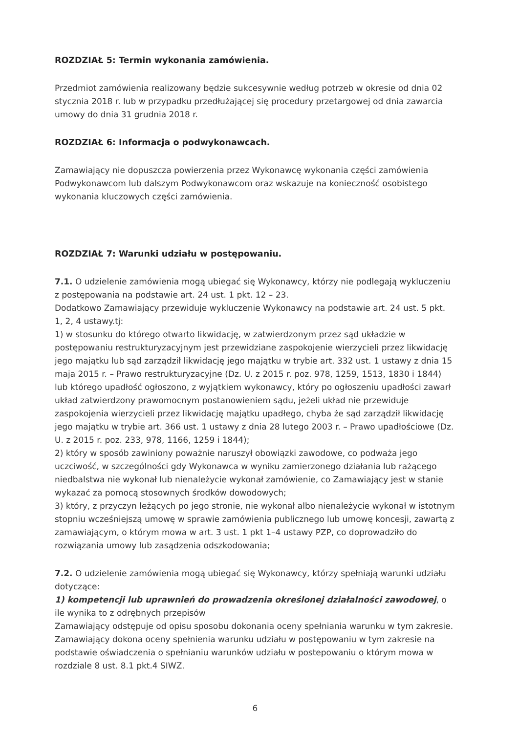ROZDZIAŁ 5: Termin wykonania zamówienia.
Przedmiot zamówienia realizowany będzie sukcesywnie według potrzeb w okresie od dnia 02 stycznia 2018 r. lub w przypadku przedłużającej się procedury przetargowej od dnia zawarcia umowy do dnia 31 grudnia 2018 r.
ROZDZIAŁ 6: Informacja o podwykonawcach.
Zamawiający nie dopuszcza powierzenia przez Wykonawcę wykonania części zamówienia Podwykonawcom lub dalszym Podwykonawcom oraz wskazuje na konieczność osobistego wykonania kluczowych części zamówienia.
ROZDZIAŁ 7: Warunki udziału w postępowaniu.
7.1. O udzielenie zamówienia mogą ubiegać się Wykonawcy, którzy nie podlegają wykluczeniu z postępowania na podstawie art. 24 ust. 1 pkt. 12 – 23.
Dodatkowo Zamawiający przewiduje wykluczenie Wykonawcy na podstawie art. 24 ust. 5 pkt. 1, 2, 4 ustawy.tj:
1) w stosunku do którego otwarto likwidację, w zatwierdzonym przez sąd układzie w postępowaniu restrukturyzacyjnym jest przewidziane zaspokojenie wierzycieli przez likwidację jego majątku lub sąd zarządził likwidację jego majątku w trybie art. 332 ust. 1 ustawy z dnia 15 maja 2015 r. – Prawo restrukturyzacyjne (Dz. U. z 2015 r. poz. 978, 1259, 1513, 1830 i 1844) lub którego upadłość ogłoszono, z wyjątkiem wykonawcy, który po ogłoszeniu upadłości zawarł układ zatwierdzony prawomocnym postanowieniem sądu, jeżeli układ nie przewiduje zaspokojenia wierzycieli przez likwidację majątku upadłego, chyba że sąd zarządził likwidację jego majątku w trybie art. 366 ust. 1 ustawy z dnia 28 lutego 2003 r. – Prawo upadłościowe (Dz. U. z 2015 r. poz. 233, 978, 1166, 1259 i 1844);
2) który w sposób zawiniony poważnie naruszył obowiązki zawodowe, co podważa jego uczciwość, w szczególności gdy Wykonawca w wyniku zamierzonego działania lub rażącego niedbalstwa nie wykonał lub nienależycie wykonał zamówienie, co Zamawiający jest w stanie wykazać za pomocą stosownych środków dowodowych;
3) który, z przyczyn leżących po jego stronie, nie wykonał albo nienależycie wykonał w istotnym stopniu wcześniejszą umowę w sprawie zamówienia publicznego lub umowę koncesji, zawartą z zamawiającym, o którym mowa w art. 3 ust. 1 pkt 1–4 ustawy PZP, co doprowadziło do rozwiązania umowy lub zasądzenia odszkodowania;
7.2. O udzielenie zamówienia mogą ubiegać się Wykonawcy, którzy spełniają warunki udziału dotyczące:
1) kompetencji lub uprawnień do prowadzenia określonej działalności zawodowej, o ile wynika to z odrębnych przepisów
Zamawiający odstępuje od opisu sposobu dokonania oceny spełniania warunku w tym zakresie. Zamawiający dokona oceny spełnienia warunku udziału w postępowaniu w tym zakresie na podstawie oświadczenia o spełnianiu warunków udziału w postepowaniu o którym mowa w rozdziale 8 ust. 8.1 pkt.4 SIWZ.
6